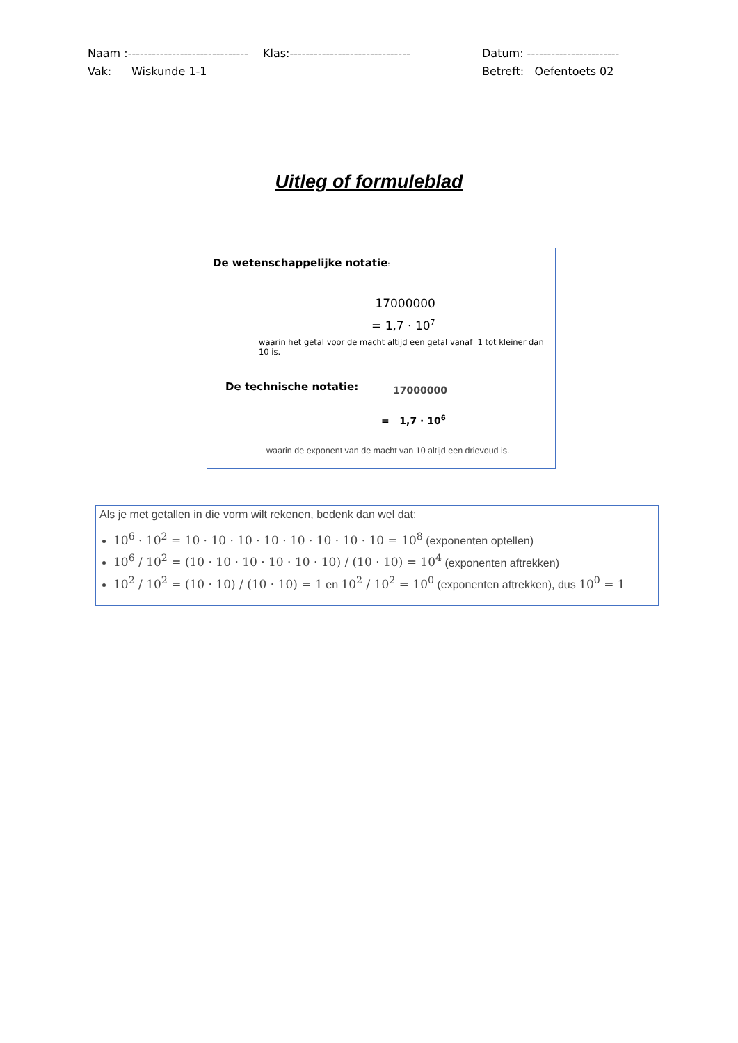Naam :------------------------------ Klas:------------------------------ Datum: -----------------------
Vak: Wiskunde 1-1 Betreft: Oefentoets 02
Uitleg of formuleblad
De wetenschappelijke notatie:
17000000
= 1,7 · 10<sup>7</sup>
waarin het getal voor de macht altijd een getal vanaf 1 tot kleiner dan 10 is.
De technische notatie: 17000000
= 1,7 · 10<sup>6</sup>
waarin de exponent van de macht van 10 altijd een drievoud is.
Als je met getallen in die vorm wilt rekenen, bedenk dan wel dat:
10<sup>6</sup> · 10<sup>2</sup> = 10 · 10 · 10 · 10 · 10 · 10 · 10 · 10 = 10<sup>8</sup> (exponenten optellen)
10<sup>6</sup> / 10<sup>2</sup> = (10 · 10 · 10 · 10 · 10 · 10) / (10 · 10) = 10<sup>4</sup> (exponenten aftrekken)
10<sup>2</sup> / 10<sup>2</sup> = (10 · 10) / (10 · 10) = 1 en 10<sup>2</sup> / 10<sup>2</sup> = 10<sup>0</sup> (exponenten aftrekken), dus 10<sup>0</sup> = 1